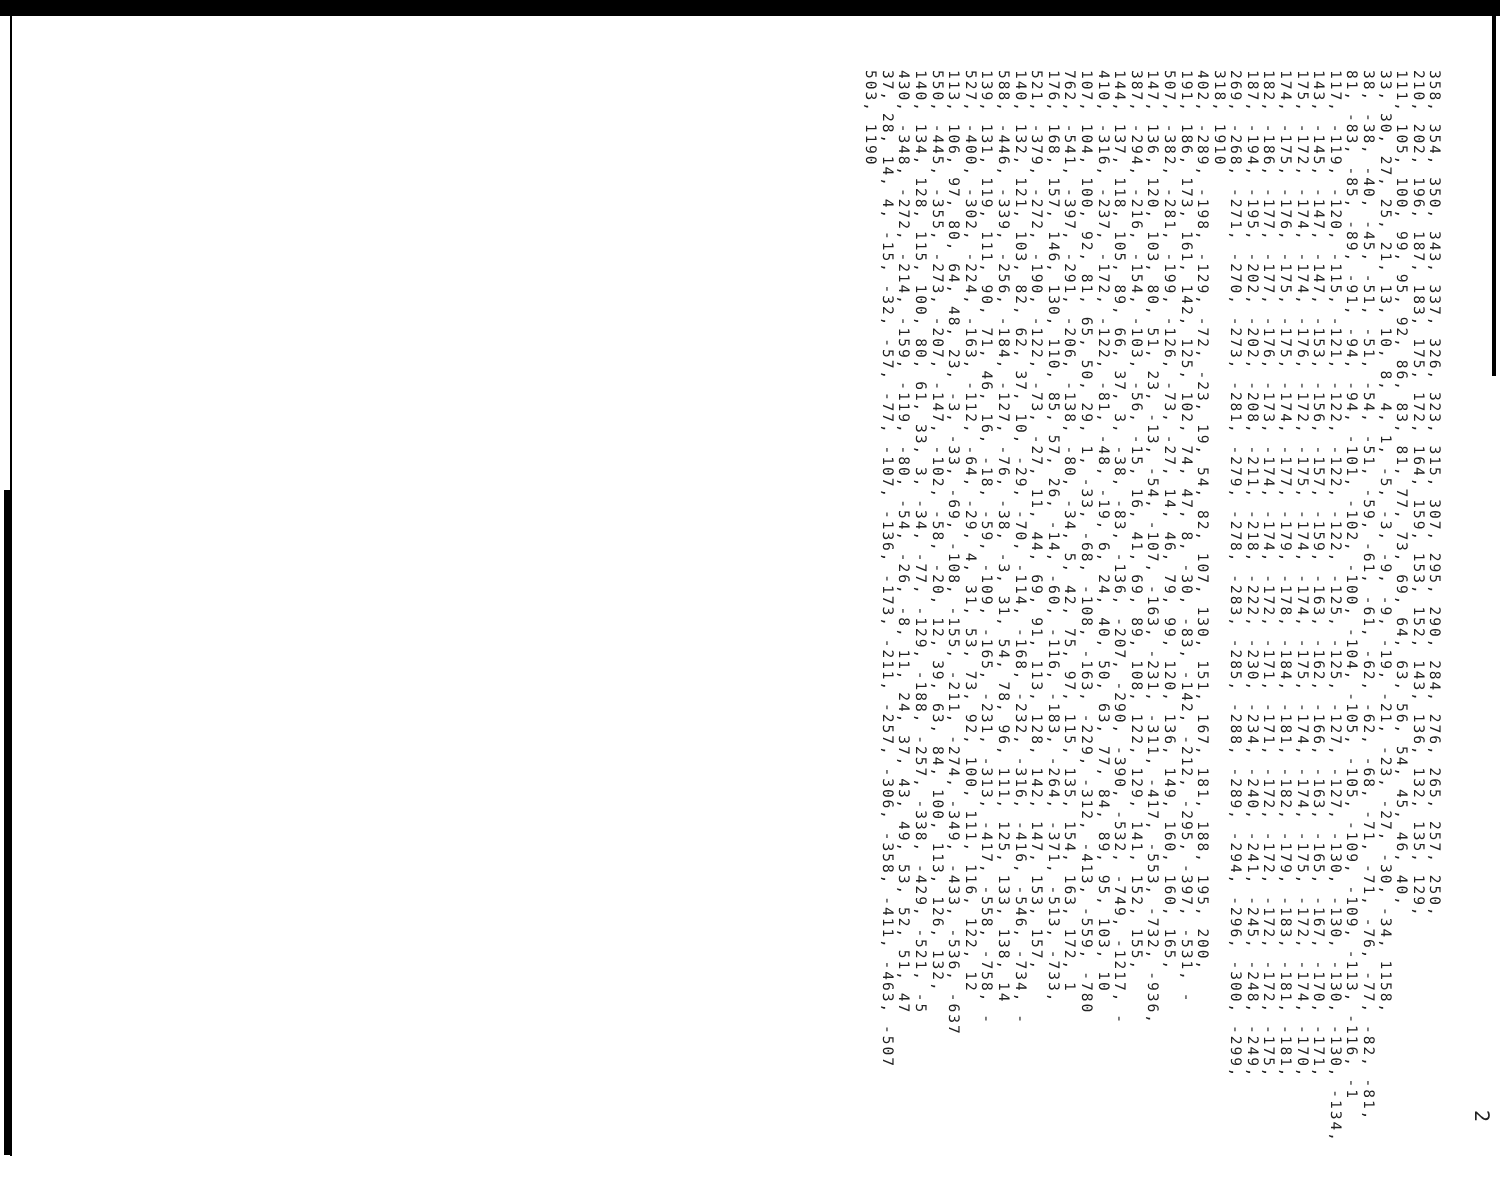2
358, 354, 350, 343, 337, 326, 323, 315, 307, 295, 290, 284, 276, 265, 257, 250,
210, 202, 196, 187, 183, 175, 172, 164, 159, 153, 152, 143, 136, 132, 135, 129,
111, 105, 100, 99, 95, 92, 86, 83, 81, 77, 73, 69, 64, 63, 56, 54, 45, 46, 40,
33, 30, 27, 25, 21, 13, 10, 8, 4, 1, -5, -3, -9, -9, -19, -21, -23, -27, -30, -34, 1158,
38, -38, -40, -45, -51, -51, -54, -51, -59, -61, -61, -62, -62, -68, -71, -71, -76, -77, -82, -81,
81, -83, -85, -89, -91, -94, -94, -101, -102, -100, -104, -105, -105, -109, -109, -113, -116, -1
117, -119, -120, -115, -121, -122, -122, -122, -125, -125, -127, -127, -130, -130, -130, -130, -134,
143, -145, -147, -147, -153, -156, -157, -159, -163, -162, -166, -163, -165, -167, -170, -171,
175, -172, -174, -174, -176, -172, -175, -174, -174, -175, -174, -174, -175, -172, -174, -170,
174, -175, -176, -175, -175, -174, -177, -179, -178, -184, -181, -182, -179, -183, -181, -181,
182, -186, -177, -177, -176, -173, -174, -174, -172, -171, -171, -172, -172, -172, -172, -175,
187, -194, -195, -202, -202, -208, -211, -218, -222, -230, -234, -240, -241, -245, -248, -249,
269, -268, -271, -270, -273, -281, -279, -278, -283, -285, -288, -289, -294, -296, -300, -299,
318, 1910
402, -289, -198, -129, -72, -23, 19, 54, 82, 107, 130, 151, 167, 181, 188, 195, 200,
191, 186, 173, 161, 142, 125, 102, 74, 47, 8, -30, -83, -142, -212, -295, -397, -531, -
507, -382, -281, -199, -126, -73, -27, 14, 46, 79, 99, 120, 136, 149, 160, 160, 165,
147, 136, 120, 103, 80, 51, 23, -13, -54, -107, -163, -231, -311, -417, -553, -732, -936,
387, -294, -216, -154, -103, -56, -15, 16, 41, 69, 89, 108, 122, 129, 141, 152, 155,
144, 137, 118, 105, 89, 66, 37, 3, -38, -83, -136, -207, -290, -390, -532, -749, -1217, -
410, -316, -237, -172, -122, -81, -48, -19, 6, 24, 40, 50, 63, 77, 84, 89, 95, 103, 10
107, 104, 100, 92, 81, 65, 50, 29, 1, -33, -68, -108, -163, -229, -312, -413, -559, -780
762, -541, -397, -291, -206, -138, -80, -34, 5, 42, 75, 97, 115, 135, 154, 163, 172, 1
176, 168, 157, 146, 130, 110, 85, 57, 26, -14, -60, -116, -183, -264, -371, -513, -733,
521, -379, -272, -190, -122, -73, -27, 11, 44, 69, 91, 113, 128, 142, 147, 153, 157,
140, 132, 121, 103, 82, 62, 37, 10, -29, -70, -114, -168, -232, -316, -416, -546, -734, -
588, -446, -339, -256, -184, -127, -76, -38, -3, 31, 54, 78, 96, 111, 125, 133, 138, 14
139, 131, 119, 111, 90, 71, 46, 16, -18, -59, -109, -165, -231, -313, -417, -558, -758, -
527, -400, -302, -224, -163, -112, -64, -29, 4, 31, 53, 73, 92, 100, 111, 116, 122, 12
113, 106, 97, 80, 64, 48, 23, -3, -33, -69, -108, -155, -211, -274, -349, -433, -536, -637
550, -445, -355, -273, -207, -147, -102, -58, -20, 12, 39, 63, 84, 100, 113, 126, 132,
140, 134, 128, 115, 100, 80, 61, 33, 3, -34, -77, -129, -188, -257, -338, -429, -521, -5
430, -348, -272, -214, -159, -119, -80, -54, -26, -8, 11, 24, 37, 43, 49, 53, 52, 51, 47
37, 28, 14, 4, -15, -32, -57, -77, -107, -136, -173, -211, -257, -306, -358, -411, -463, -507
503, 1190